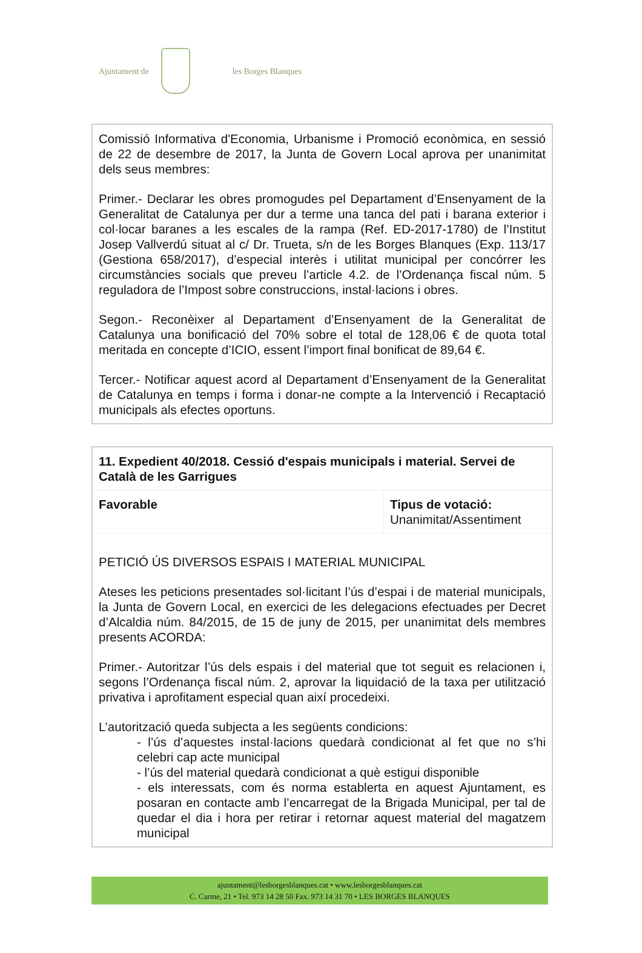Ajuntament de
les Borges Blanques
Comissió Informativa d'Economia, Urbanisme i Promoció econòmica, en sessió de 22 de desembre de 2017, la Junta de Govern Local aprova per unanimitat dels seus membres:
Primer.- Declarar les obres promogudes pel Departament d’Ensenyament de la Generalitat de Catalunya per dur a terme una tanca del pati i barana exterior i col·locar baranes a les escales de la rampa (Ref. ED-2017-1780) de l’Institut Josep Vallverdú situat al c/ Dr. Trueta, s/n de les Borges Blanques (Exp. 113/17 (Gestiona 658/2017), d’especial interès i utilitat municipal per concórrer les circumstàncies socials que preveu l’article 4.2. de l’Ordenança fiscal núm. 5 reguladora de l’Impost sobre construccions, instal·lacions i obres.
Segon.- Reconèixer al Departament d’Ensenyament de la Generalitat de Catalunya una bonificació del 70% sobre el total de 128,06 € de quota total meritada en concepte d’ICIO, essent l’import final bonificat de 89,64 €.
Tercer.- Notificar aquest acord al Departament d’Ensenyament de la Generalitat de Catalunya en temps i forma i donar-ne compte a la Intervenció i Recaptació municipals als efectes oportuns.
| 11. Expedient 40/2018. Cessió d'espais municipals i material. Servei de Català de les Garrigues | |
| Favorable | Tipus de votació: Unanimitat/Assentiment |
PETICIÓ ÚS DIVERSOS ESPAIS I MATERIAL MUNICIPAL
Ateses les peticions presentades sol·licitant l’ús d’espai i de material municipals, la Junta de Govern Local, en exercici de les delegacions efectuades per Decret d’Alcaldia núm. 84/2015, de 15 de juny de 2015, per unanimitat dels membres presents ACORDA:
Primer.- Autoritzar l’ús dels espais i del material que tot seguit es relacionen i, segons l’Ordenança fiscal núm. 2, aprovar la liquidació de la taxa per utilització privativa i aprofitament especial quan així procedeixi.
L’autorització queda subjecta a les següents condicions:
- l’ús d’aquestes instal·lacions quedarà condicionat al fet que no s’hi celebri cap acte municipal
- l’ús del material quedarà condicionat a què estigui disponible
- els interessats, com és norma establerta en aquest Ajuntament, es posaran en contacte amb l’encarregat de la Brigada Municipal, per tal de quedar el dia i hora per retirar i retornar aquest material del magatzem municipal
ajuntament@lesborgesblanques.cat • www.lesborgesblanques.cat
C. Carme, 21 • Tel. 973 14 28 50 Fax. 973 14 31 70 • LES BORGES BLANQUES